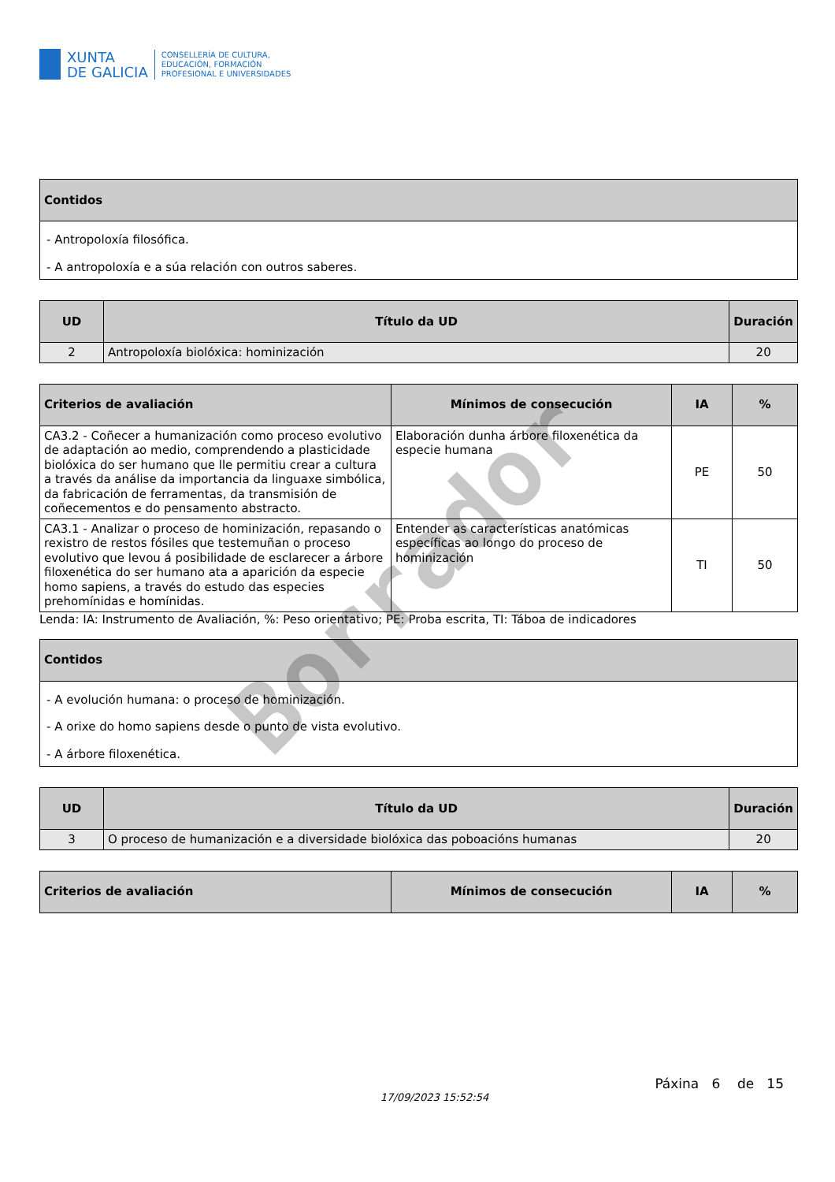XUNTA
DE GALICIA
CONSELLERÍA DE CULTURA,
EDUCACIÓN, FORMACIÓN
PROFESIONAL E UNIVERSIDADES
| Contidos |
| --- |
| - Antropoloxía filosófica. - A antropoloxía e a súa relación con outros saberes. |
| UD | Título da UD | Duración |
| --- | --- | --- |
| 2 | Antropoloxía biolóxica: hominización | 20 |
| Criterios de avaliación | Mínimos de consecución | IA | % |
| --- | --- | --- | --- |
| CA3.2 - Coñecer a humanización como proceso evolutivo de adaptación ao medio, comprendendo a plasticidade biolóxica do ser humano que lle permitiu crear a cultura a través da análise da importancia da linguaxe simbólica, da fabricación de ferramentas, da transmisión de coñecementos e do pensamento abstracto. | Elaboración dunha árbore filoxenética da especie humana | PE | 50 |
| CA3.1 - Analizar o proceso de hominización, repasando o rexistro de restos fósiles que testemuñan o proceso evolutivo que levou á posibilidade de esclarecer a árbore filoxenética do ser humano ata a aparición da especie homo sapiens, a través do estudo das especies prehomínidas e homínidas. | Entender as características anatómicas específicas ao longo do proceso de hominización | TI | 50 |
Lenda: IA: Instrumento de Avaliación, %: Peso orientativo; PE: Proba escrita, TI: Táboa de indicadores
| Contidos |
| --- |
| - A evolución humana: o proceso de hominización. - A orixe do homo sapiens desde o punto de vista evolutivo. - A árbore filoxenética. |
| UD | Título da UD | Duración |
| --- | --- | --- |
| 3 | O proceso de humanización e a diversidade biolóxica das poboacións humanas | 20 |
| Criterios de avaliación | Mínimos de consecución | IA | % |
| --- | --- | --- | --- |
Páxina 6 de 15
17/09/2023 15:52:54
Borrador